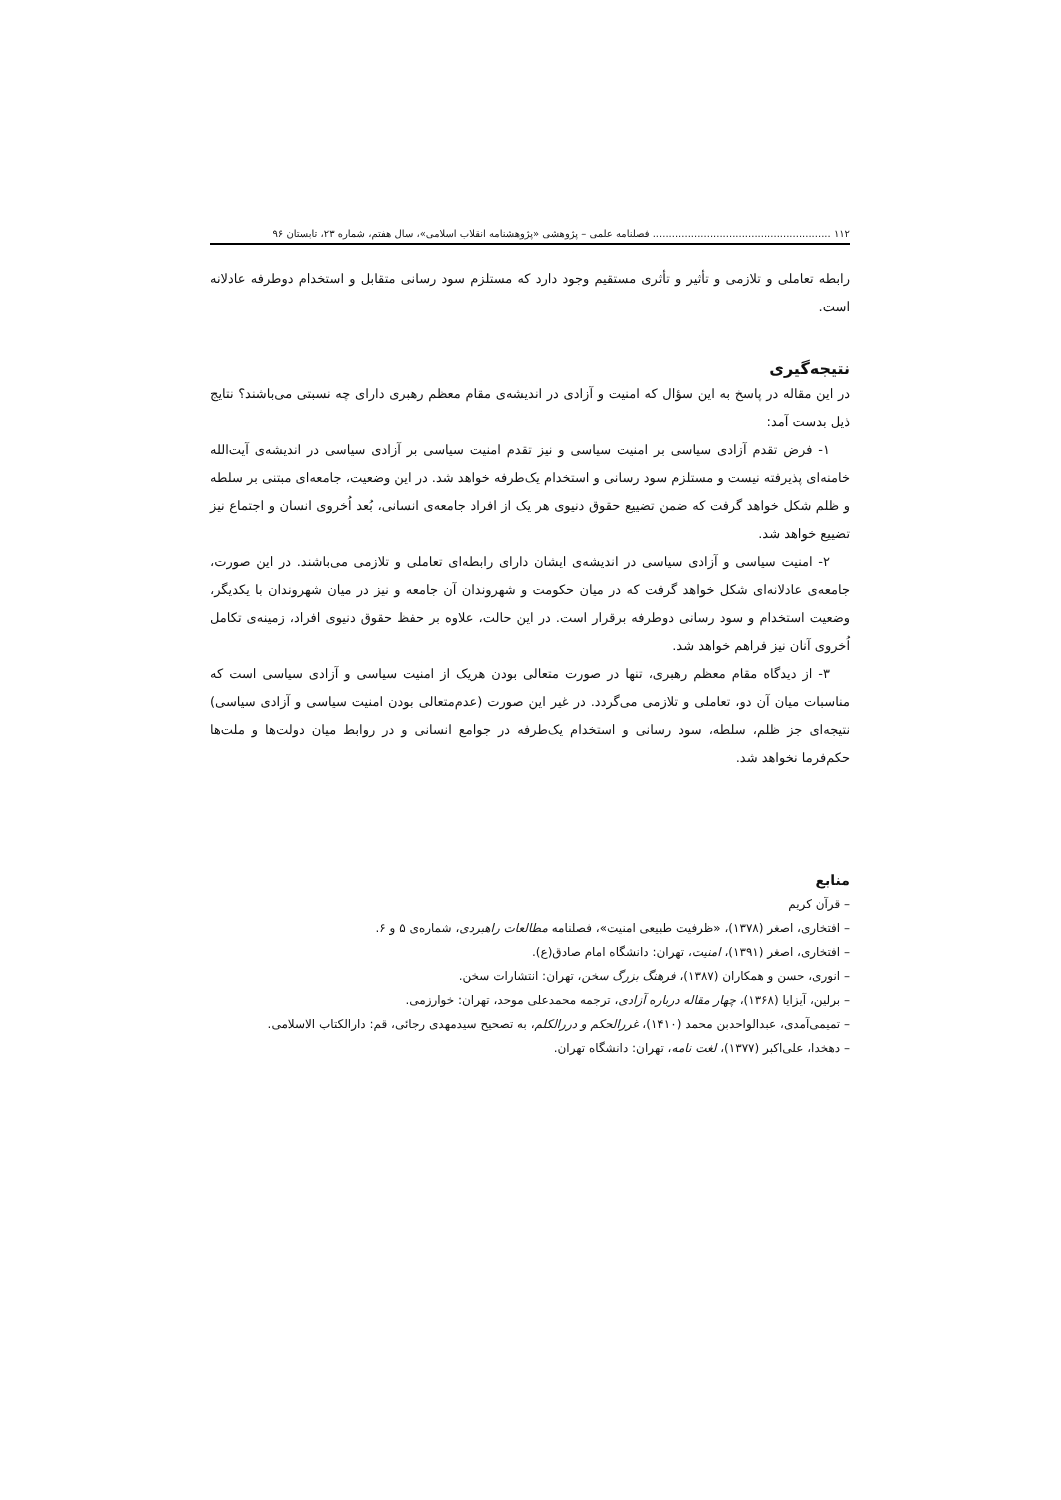۱۱۲ ........................................................ فصلنامه علمی – پژوهشی «پژوهشنامه انقلاب اسلامی»، سال هفتم، شماره ۲۳، تابستان ۹۶
رابطه تعاملی و تلازمی و تأثیر و تأثری مستقیم وجود دارد که مستلزم سود رسانی متقابل و استخدام دوطرفه عادلانه است.
نتیجه‌گیری
در این مقاله در پاسخ به این سؤال که امنیت و آزادی در اندیشه‌ی مقام معظم رهبری دارای چه نسبتی می‌باشند؟ نتایج ذیل بدست آمد:
۱- فرض تقدم آزادی سیاسی بر امنیت سیاسی و نیز تقدم امنیت سیاسی بر آزادی سیاسی در اندیشه‌ی آیت‌الله خامنه‌ای پذیرفته نیست و مستلزم سود رسانی و استخدام یک‌طرفه خواهد شد. در این وضعیت، جامعه‌ای مبتنی بر سلطه و ظلم شکل خواهد گرفت که ضمن تضییع حقوق دنیوی هر یک از افراد جامعه‌ی انسانی، بُعد اُخروی انسان و اجتماع نیز تضییع خواهد شد.
۲- امنیت سیاسی و آزادی سیاسی در اندیشه‌ی ایشان دارای رابطه‌ای تعاملی و تلازمی می‌باشند. در این صورت، جامعه‌ی عادلانه‌ای شکل خواهد گرفت که در میان حکومت و شهروندان آن جامعه و نیز در میان شهروندان با یکدیگر، وضعیت استخدام و سود رسانی دوطرفه برقرار است. در این حالت، علاوه بر حفظ حقوق دنیوی افراد، زمینه‌ی تکامل اُخروی آنان نیز فراهم خواهد شد.
۳- از دیدگاه مقام معظم رهبری، تنها در صورت متعالی بودن هریک از امنیت سیاسی و آزادی سیاسی است که مناسبات میان آن دو، تعاملی و تلازمی می‌گردد. در غیر این صورت (عدم‌متعالی بودن امنیت سیاسی و آزادی سیاسی) نتیجه‌ای جز ظلم، سلطه، سود رسانی و استخدام یک‌طرفه در جوامع انسانی و در روابط میان دولت‌ها و ملت‌ها حکم‌فرما نخواهد شد.
منابع
– قرآن کریم
– افتخاری، اصغر (۱۳۷۸)، «ظرفیت طبیعی امنیت»، فصلنامه مطالعات راهبردی، شماره‌ی ۵ و ۶.
– افتخاری، اصغر (۱۳۹۱)، امنیت، تهران: دانشگاه امام صادق(ع).
– انوری، حسن و همکاران (۱۳۸۷)، فرهنگ بزرگ سخن، تهران: انتشارات سخن.
– برلین، آیزایا (۱۳۶۸)، چهار مقاله درباره آزادی، ترجمه محمدعلی موحد، تهران: خوارزمی.
– تمیمی‌آمدی، عبدالواحدبن محمد (۱۴۱۰)، غررالحکم و دررالکلم، به تصحیح سیدمهدی رجائی، قم: دارالکتاب الاسلامی.
– دهخدا، علی‌اکبر (۱۳۷۷)، لغت نامه، تهران: دانشگاه تهران.